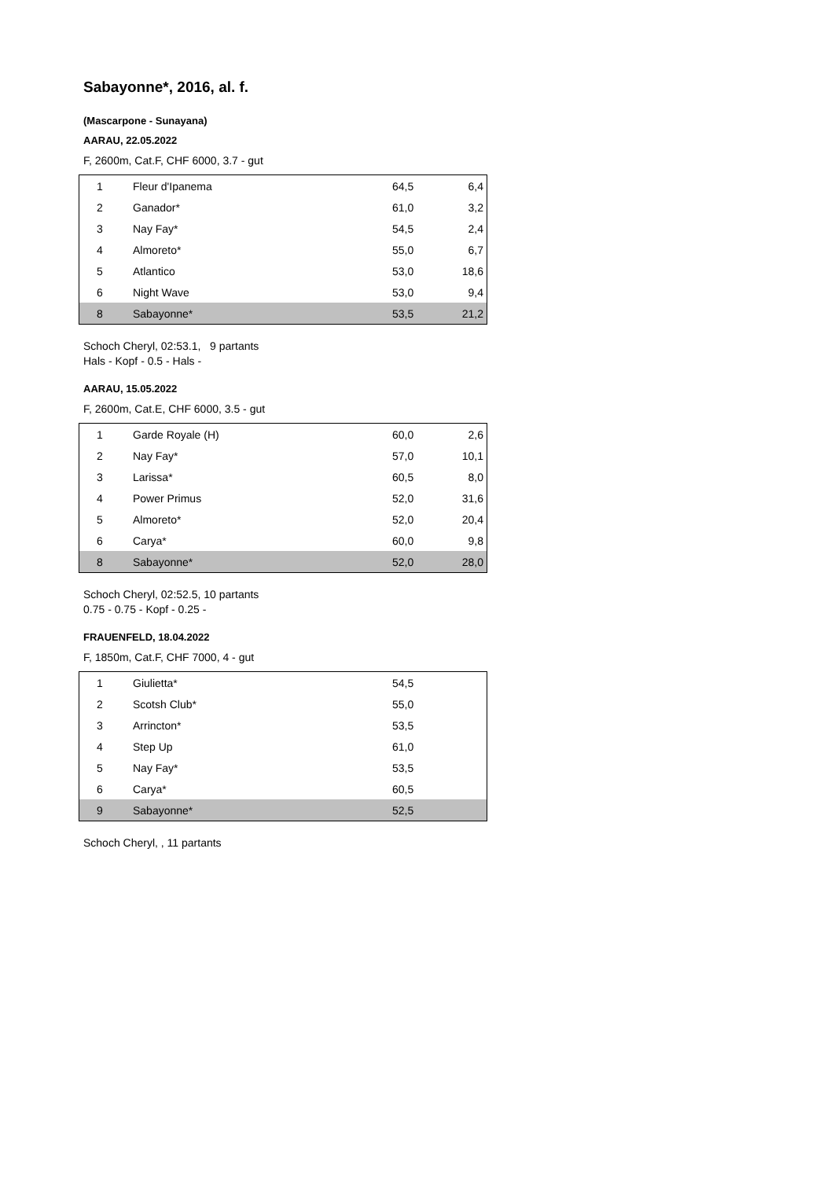Sabayonne*, 2016, al. f.
(Mascarpone - Sunayana)
AARAU, 22.05.2022
F, 2600m, Cat.F, CHF 6000, 3.7 - gut
| 1 | Fleur d'Ipanema | 64,5 | 6,4 |
| 2 | Ganador* | 61,0 | 3,2 |
| 3 | Nay Fay* | 54,5 | 2,4 |
| 4 | Almoreto* | 55,0 | 6,7 |
| 5 | Atlantico | 53,0 | 18,6 |
| 6 | Night Wave | 53,0 | 9,4 |
| 8 | Sabayonne* | 53,5 | 21,2 |
Schoch Cheryl, 02:53.1, 9 partants
Hals - Kopf - 0.5 - Hals -
AARAU, 15.05.2022
F, 2600m, Cat.E, CHF 6000, 3.5 - gut
| 1 | Garde Royale (H) | 60,0 | 2,6 |
| 2 | Nay Fay* | 57,0 | 10,1 |
| 3 | Larissa* | 60,5 | 8,0 |
| 4 | Power Primus | 52,0 | 31,6 |
| 5 | Almoreto* | 52,0 | 20,4 |
| 6 | Carya* | 60,0 | 9,8 |
| 8 | Sabayonne* | 52,0 | 28,0 |
Schoch Cheryl, 02:52.5, 10 partants
0.75 - 0.75 - Kopf - 0.25 -
FRAUENFELD, 18.04.2022
F, 1850m, Cat.F, CHF 7000, 4 - gut
| 1 | Giulietta* | 54,5 | |
| 2 | Scotsh Club* | 55,0 | |
| 3 | Arrincton* | 53,5 | |
| 4 | Step Up | 61,0 | |
| 5 | Nay Fay* | 53,5 | |
| 6 | Carya* | 60,5 | |
| 9 | Sabayonne* | 52,5 | |
Schoch Cheryl, , 11 partants